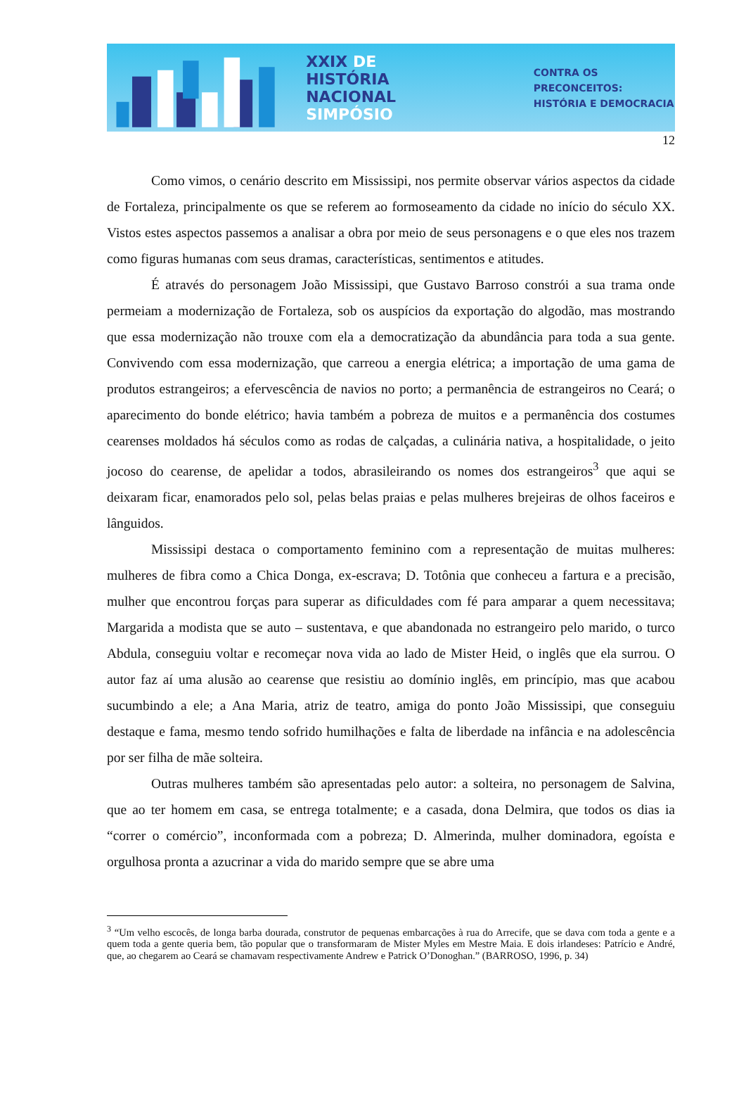XXIX DE HISTÓRIA
NACIONAL
SIMPÓSIO
CONTRA OS PRECONCEITOS:
HISTÓRIA E DEMOCRACIA
12
Como vimos, o cenário descrito em Mississipi, nos permite observar vários aspectos da cidade de Fortaleza, principalmente os que se referem ao formoseamento da cidade no início do século XX. Vistos estes aspectos passemos a analisar a obra por meio de seus personagens e o que eles nos trazem como figuras humanas com seus dramas, características, sentimentos e atitudes.
É através do personagem João Mississipi, que Gustavo Barroso constrói a sua trama onde permeiam a modernização de Fortaleza, sob os auspícios da exportação do algodão, mas mostrando que essa modernização não trouxe com ela a democratização da abundância para toda a sua gente. Convivendo com essa modernização, que carreou a energia elétrica; a importação de uma gama de produtos estrangeiros; a efervescência de navios no porto; a permanência de estrangeiros no Ceará; o aparecimento do bonde elétrico; havia também a pobreza de muitos e a permanência dos costumes cearenses moldados há séculos como as rodas de calçadas, a culinária nativa, a hospitalidade, o jeito jocoso do cearense, de apelidar a todos, abrasileirando os nomes dos estrangeiros<sup>3</sup> que aqui se deixaram ficar, enamorados pelo sol, pelas belas praias e pelas mulheres brejeiras de olhos faceiros e lânguidos.
Mississipi destaca o comportamento feminino com a representação de muitas mulheres: mulheres de fibra como a Chica Donga, ex-escrava; D. Totônia que conheceu a fartura e a precisão, mulher que encontrou forças para superar as dificuldades com fé para amparar a quem necessitava; Margarida a modista que se auto – sustentava, e que abandonada no estrangeiro pelo marido, o turco Abdula, conseguiu voltar e recomeçar nova vida ao lado de Mister Heid, o inglês que ela surrou. O autor faz aí uma alusão ao cearense que resistiu ao domínio inglês, em princípio, mas que acabou sucumbindo a ele; a Ana Maria, atriz de teatro, amiga do ponto João Mississipi, que conseguiu destaque e fama, mesmo tendo sofrido humilhações e falta de liberdade na infância e na adolescência por ser filha de mãe solteira.
Outras mulheres também são apresentadas pelo autor: a solteira, no personagem de Salvina, que ao ter homem em casa, se entrega totalmente; e a casada, dona Delmira, que todos os dias ia “correr o comércio”, inconformada com a pobreza; D. Almerinda, mulher dominadora, egoísta e orgulhosa pronta a azucrinar a vida do marido sempre que se abre uma
<sup>3</sup> “Um velho escocês, de longa barba dourada, construtor de pequenas embarcações à rua do Arrecife, que se dava com toda a gente e a quem toda a gente queria bem, tão popular que o transformaram de Mister Myles em Mestre Maia. E dois irlandeses: Patrício e André, que, ao chegarem ao Ceará se chamavam respectivamente Andrew e Patrick O’Donoghan.” (BARROSO, 1996, p. 34)